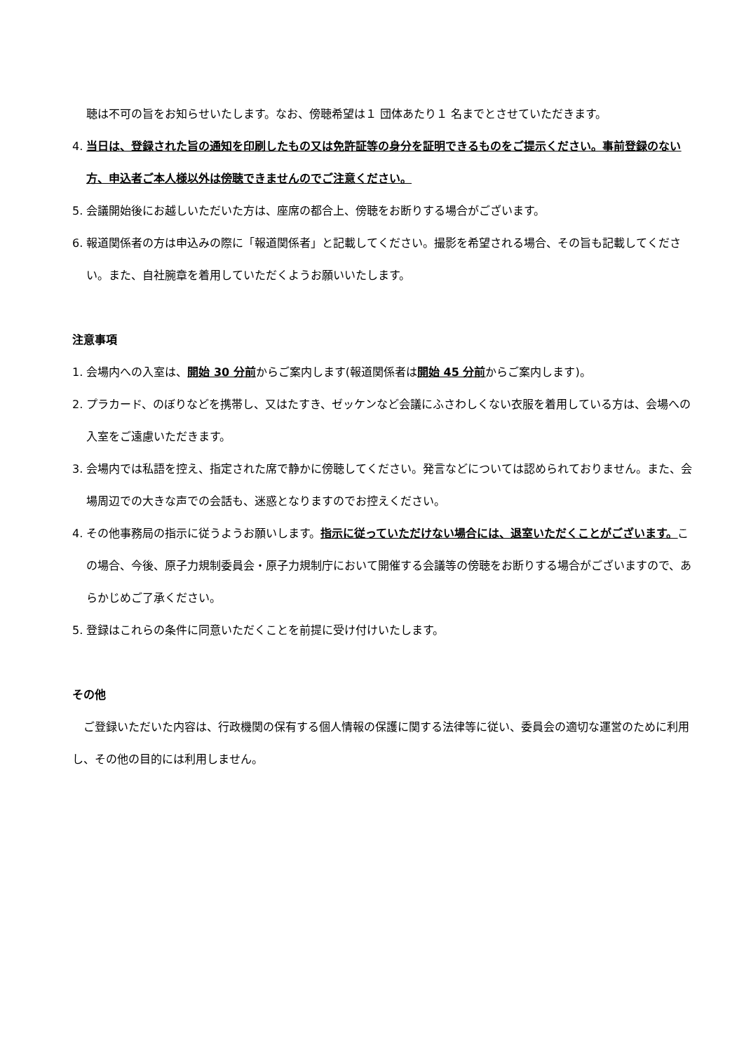聴は不可の旨をお知らせいたします。なお、傍聴希望は１ 団体あたり１ 名までとさせていただきます。
4. 当日は、登録された旨の通知を印刷したもの又は免許証等の身分を証明できるものをご提示ください。事前登録のない方、申込者ご本人様以外は傍聴できませんのでご注意ください。
5. 会議開始後にお越しいただいた方は、座席の都合上、傍聴をお断りする場合がございます。
6. 報道関係者の方は申込みの際に「報道関係者」と記載してください。撮影を希望される場合、その旨も記載してください。また、自社腕章を着用していただくようお願いいたします。
注意事項
1. 会場内への入室は、開始 30 分前からご案内します(報道関係者は開始 45 分前からご案内します)。
2. プラカード、のぼりなどを携帯し、又はたすき、ゼッケンなど会議にふさわしくない衣服を着用している方は、会場への入室をご遠慮いただきます。
3. 会場内では私語を控え、指定された席で静かに傍聴してください。発言などについては認められておりません。また、会場周辺での大きな声での会話も、迷惑となりますのでお控えください。
4. その他事務局の指示に従うようお願いします。指示に従っていただけない場合には、退室いただくことがございます。この場合、今後、原子力規制委員会・原子力規制庁において開催する会議等の傍聴をお断りする場合がございますので、あらかじめご了承ください。
5. 登録はこれらの条件に同意いただくことを前提に受け付けいたします。
その他
　ご登録いただいた内容は、行政機関の保有する個人情報の保護に関する法律等に従い、委員会の適切な運営のために利用し、その他の目的には利用しません。